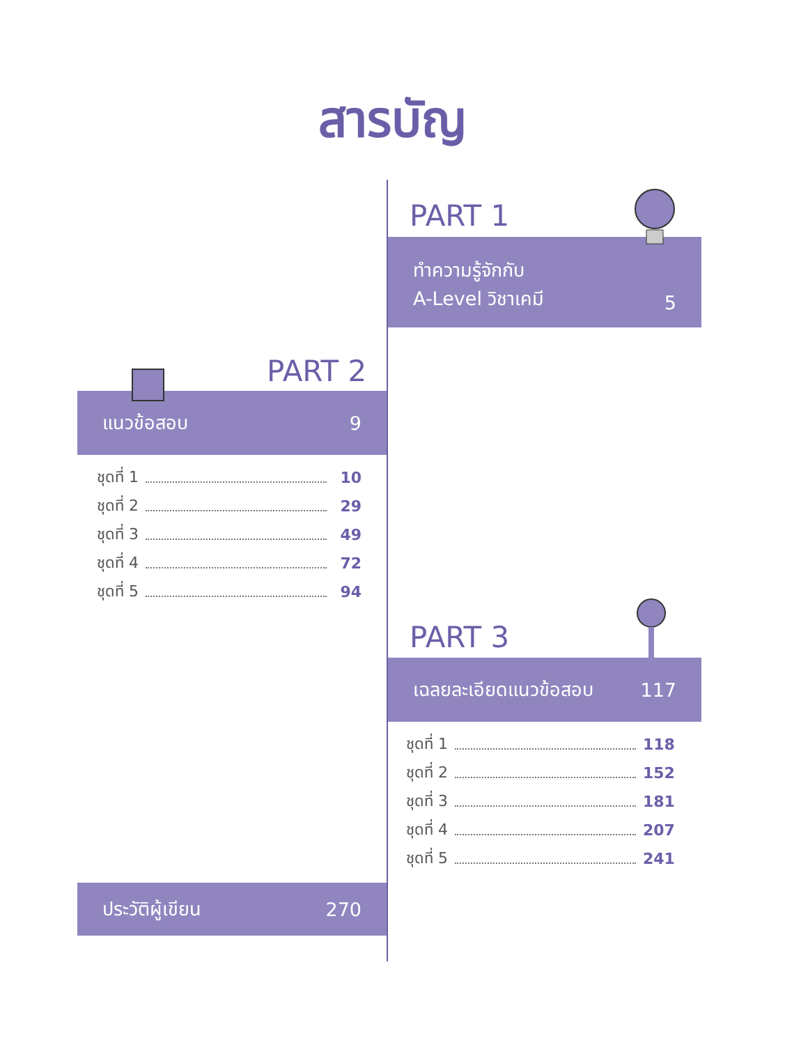สารบัญ
PART 1
ทำความรู้จักกับ
A-Level วิชาเคมี 5
PART 2
แนวข้อสอบ 9
ชุดที่ 1 10
ชุดที่ 2 29
ชุดที่ 3 49
ชุดที่ 4 72
ชุดที่ 5 94
PART 3
เฉลยละเอียดแนวข้อสอบ 117
ชุดที่ 1 118
ชุดที่ 2 152
ชุดที่ 3 181
ชุดที่ 4 207
ชุดที่ 5 241
ประวัติผู้เขียน 270